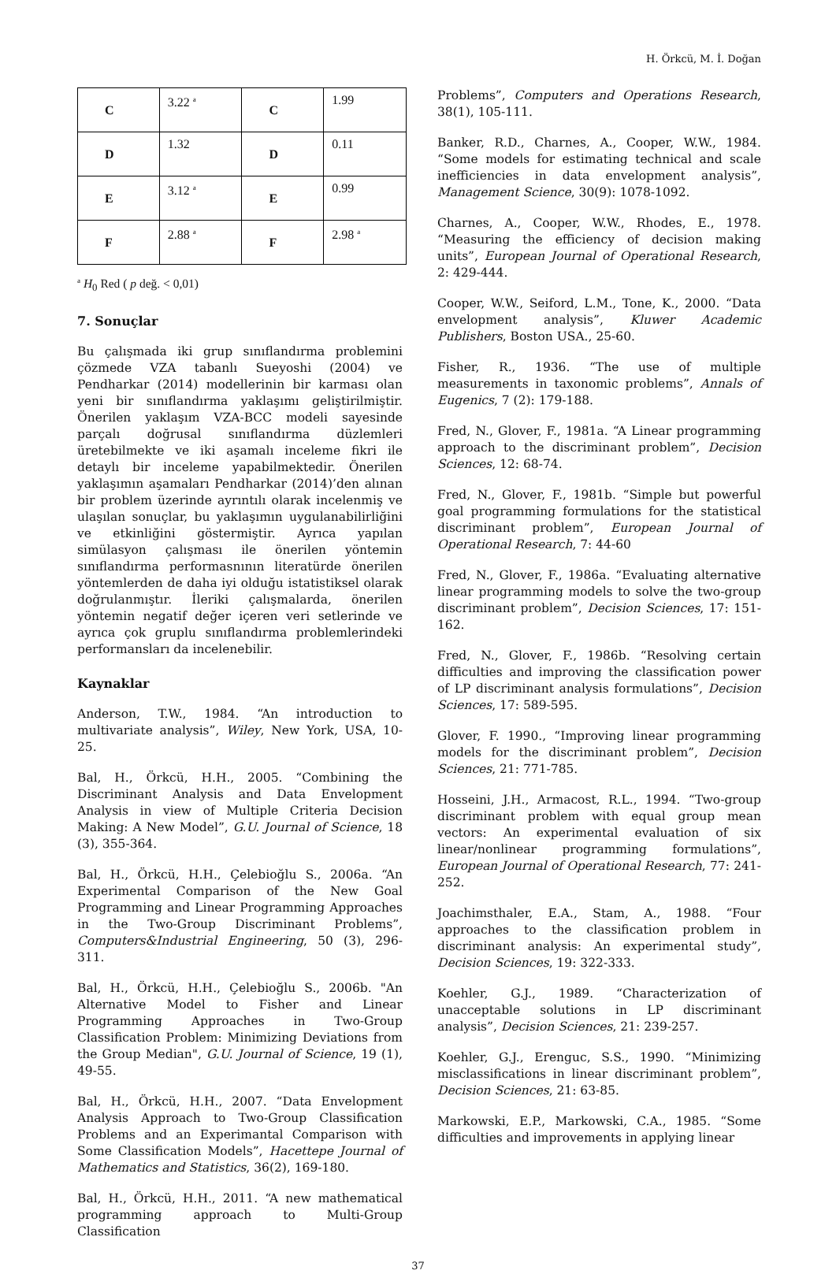H. Örkcü, M. İ. Doğan
| C | 3.22 <sup>a</sup> | C | 1.99 |
| D | 1.32 | D | 0.11 |
| E | 3.12 <sup>a</sup> | E | 0.99 |
| F | 2.88 <sup>a</sup> | F | 2.98 <sup>a</sup> |
<sup>a</sup> H<sub>0</sub> Red ( p değ. < 0,01)
7. Sonuçlar
Bu çalışmada iki grup sınıflandırma problemini çözmede VZA tabanlı Sueyoshi (2004) ve Pendharkar (2014) modellerinin bir karması olan yeni bir sınıflandırma yaklaşımı geliştirilmiştir. Önerilen yaklaşım VZA-BCC modeli sayesinde parçalı doğrusal sınıflandırma düzlemleri üretebilmekte ve iki aşamalı inceleme fikri ile detaylı bir inceleme yapabilmektedir. Önerilen yaklaşımın aşamaları Pendharkar (2014)’den alınan bir problem üzerinde ayrıntılı olarak incelenmiş ve ulaşılan sonuçlar, bu yaklaşımın uygulanabilirliğini ve etkinliğini göstermiştir. Ayrıca yapılan simülasyon çalışması ile önerilen yöntemin sınıflandırma performasnının literatürde önerilen yöntemlerden de daha iyi olduğu istatistiksel olarak doğrulanmıştır. İleriki çalışmalarda, önerilen yöntemin negatif değer içeren veri setlerinde ve ayrıca çok gruplu sınıflandırma problemlerindeki performansları da incelenebilir.
Kaynaklar
Anderson, T.W., 1984. “An introduction to multivariate analysis”, Wiley, New York, USA, 10-25.
Bal, H., Örkcü, H.H., 2005. “Combining the Discriminant Analysis and Data Envelopment Analysis in view of Multiple Criteria Decision Making: A New Model”, G.U. Journal of Science, 18 (3), 355-364.
Bal, H., Örkcü, H.H., Çelebioğlu S., 2006a. “An Experimental Comparison of the New Goal Programming and Linear Programming Approaches in the Two-Group Discriminant Problems”, Computers&Industrial Engineering, 50 (3), 296-311.
Bal, H., Örkcü, H.H., Çelebioğlu S., 2006b. "An Alternative Model to Fisher and Linear Programming Approaches in Two-Group Classification Problem: Minimizing Deviations from the Group Median", G.U. Journal of Science, 19 (1), 49-55.
Bal, H., Örkcü, H.H., 2007. “Data Envelopment Analysis Approach to Two-Group Classification Problems and an Experimantal Comparison with Some Classification Models”, Hacettepe Journal of Mathematics and Statistics, 36(2), 169-180.
Bal, H., Örkcü, H.H., 2011. “A new mathematical programming approach to Multi-Group Classification
Problems”, Computers and Operations Research, 38(1), 105-111.
Banker, R.D., Charnes, A., Cooper, W.W., 1984. “Some models for estimating technical and scale inefficiencies in data envelopment analysis”, Management Science, 30(9): 1078-1092.
Charnes, A., Cooper, W.W., Rhodes, E., 1978. “Measuring the efficiency of decision making units”, European Journal of Operational Research, 2: 429-444.
Cooper, W.W., Seiford, L.M., Tone, K., 2000. “Data envelopment analysis”, Kluwer Academic Publishers, Boston USA., 25-60.
Fisher, R., 1936. “The use of multiple measurements in taxonomic problems”, Annals of Eugenics, 7 (2): 179-188.
Fred, N., Glover, F., 1981a. “A Linear programming approach to the discriminant problem”, Decision Sciences, 12: 68-74.
Fred, N., Glover, F., 1981b. “Simple but powerful goal programming formulations for the statistical discriminant problem”, European Journal of Operational Research, 7: 44-60
Fred, N., Glover, F., 1986a. “Evaluating alternative linear programming models to solve the two-group discriminant problem”, Decision Sciences, 17: 151-162.
Fred, N., Glover, F., 1986b. “Resolving certain difficulties and improving the classification power of LP discriminant analysis formulations”, Decision Sciences, 17: 589-595.
Glover, F. 1990., “Improving linear programming models for the discriminant problem”, Decision Sciences, 21: 771-785.
Hosseini, J.H., Armacost, R.L., 1994. “Two-group discriminant problem with equal group mean vectors: An experimental evaluation of six linear/nonlinear programming formulations”, European Journal of Operational Research, 77: 241-252.
Joachimsthaler, E.A., Stam, A., 1988. “Four approaches to the classification problem in discriminant analysis: An experimental study”, Decision Sciences, 19: 322-333.
Koehler, G.J., 1989. “Characterization of unacceptable solutions in LP discriminant analysis”, Decision Sciences, 21: 239-257.
Koehler, G.J., Erenguc, S.S., 1990. “Minimizing misclassifications in linear discriminant problem”, Decision Sciences, 21: 63-85.
Markowski, E.P., Markowski, C.A., 1985. “Some difficulties and improvements in applying linear
37